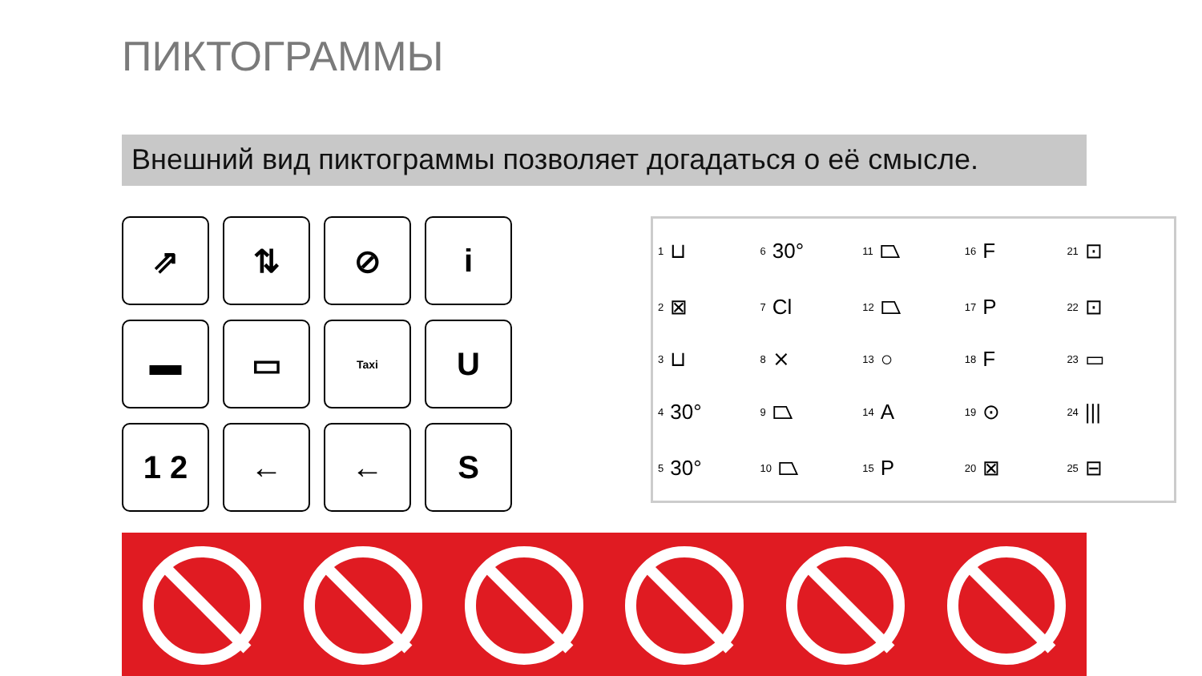ПИКТОГРАММЫ
Внешний вид пиктограммы позволяет догадаться о её смысле.
⇗
⇅
⊘
i
▬
▭
Taxi
U
1 2
←
←
S
1 ⊔
6 30°
11 ⏢
16 F
21 ⊡
2 ⊠
7 Cl
12 ⏢
17 P
22 ⊡
3 ⊔
8 ⨯
13 ○
18 F
23 ▭
4 30°
9 ⏢
14 A
19 ⊙
24 |||
5 30°
10 ⏢
15 P
20 ⊠
25 ⊟